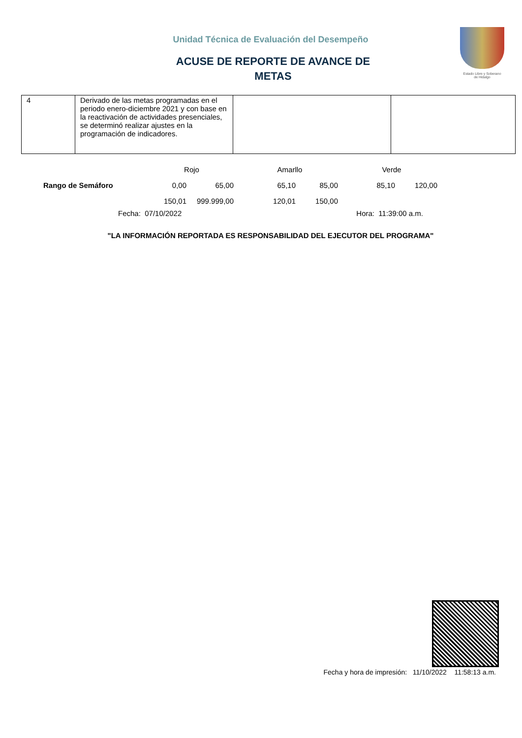Unidad Técnica de Evaluación del Desempeño
ACUSE DE REPORTE DE AVANCE DE
METAS
Estado Libre y Soberano
de Hidalgo
| 4 | Derivado de las metas programadas en el periodo enero-diciembre 2021 y con base en la reactivación de actividades presenciales, se determinó realizar ajustes en la programación de indicadores. | | |
| | Rojo | | Amarllo | | Verde | |
| Rango de Semáforo | 0,00 | 65,00 | 65,10 | 85,00 | 85,10 | 120,00 |
| | 150,01 | 999.999,00 | 120,01 | 150,00 | | |
Fecha: 07/10/2022 Hora: 11:39:00 a.m.
"LA INFORMACIÓN REPORTADA ES RESPONSABILIDAD DEL EJECUTOR DEL PROGRAMA"
Fecha y hora de impresión: 11/10/2022 11:58:13 a.m.